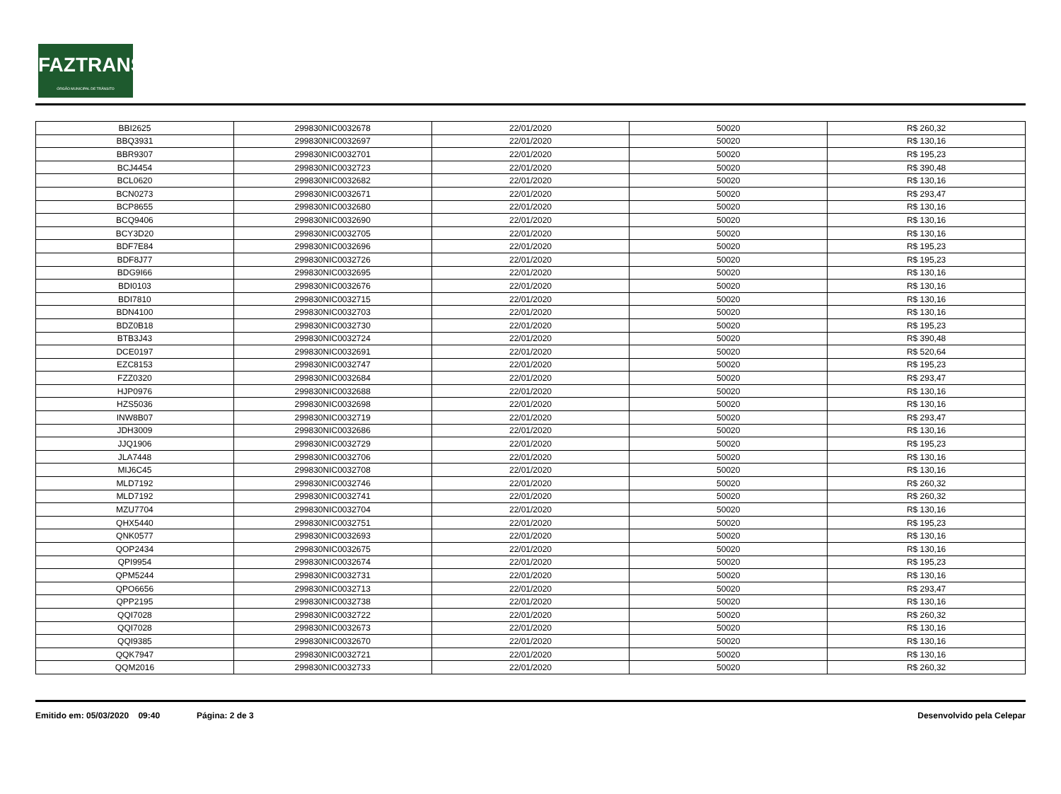FAZTRANS
ÓRGÃO MUNICIPAL DE TRÂNSITO
| BBI2625 | 299830NIC0032678 | 22/01/2020 | 50020 | R$ 260,32 |
| BBQ3931 | 299830NIC0032697 | 22/01/2020 | 50020 | R$ 130,16 |
| BBR9307 | 299830NIC0032701 | 22/01/2020 | 50020 | R$ 195,23 |
| BCJ4454 | 299830NIC0032723 | 22/01/2020 | 50020 | R$ 390,48 |
| BCL0620 | 299830NIC0032682 | 22/01/2020 | 50020 | R$ 130,16 |
| BCN0273 | 299830NIC0032671 | 22/01/2020 | 50020 | R$ 293,47 |
| BCP8655 | 299830NIC0032680 | 22/01/2020 | 50020 | R$ 130,16 |
| BCQ9406 | 299830NIC0032690 | 22/01/2020 | 50020 | R$ 130,16 |
| BCY3D20 | 299830NIC0032705 | 22/01/2020 | 50020 | R$ 130,16 |
| BDF7E84 | 299830NIC0032696 | 22/01/2020 | 50020 | R$ 195,23 |
| BDF8J77 | 299830NIC0032726 | 22/01/2020 | 50020 | R$ 195,23 |
| BDG9I66 | 299830NIC0032695 | 22/01/2020 | 50020 | R$ 130,16 |
| BDI0103 | 299830NIC0032676 | 22/01/2020 | 50020 | R$ 130,16 |
| BDI7810 | 299830NIC0032715 | 22/01/2020 | 50020 | R$ 130,16 |
| BDN4100 | 299830NIC0032703 | 22/01/2020 | 50020 | R$ 130,16 |
| BDZ0B18 | 299830NIC0032730 | 22/01/2020 | 50020 | R$ 195,23 |
| BTB3J43 | 299830NIC0032724 | 22/01/2020 | 50020 | R$ 390,48 |
| DCE0197 | 299830NIC0032691 | 22/01/2020 | 50020 | R$ 520,64 |
| EZC8153 | 299830NIC0032747 | 22/01/2020 | 50020 | R$ 195,23 |
| FZZ0320 | 299830NIC0032684 | 22/01/2020 | 50020 | R$ 293,47 |
| HJP0976 | 299830NIC0032688 | 22/01/2020 | 50020 | R$ 130,16 |
| HZS5036 | 299830NIC0032698 | 22/01/2020 | 50020 | R$ 130,16 |
| INW8B07 | 299830NIC0032719 | 22/01/2020 | 50020 | R$ 293,47 |
| JDH3009 | 299830NIC0032686 | 22/01/2020 | 50020 | R$ 130,16 |
| JJQ1906 | 299830NIC0032729 | 22/01/2020 | 50020 | R$ 195,23 |
| JLA7448 | 299830NIC0032706 | 22/01/2020 | 50020 | R$ 130,16 |
| MIJ6C45 | 299830NIC0032708 | 22/01/2020 | 50020 | R$ 130,16 |
| MLD7192 | 299830NIC0032746 | 22/01/2020 | 50020 | R$ 260,32 |
| MLD7192 | 299830NIC0032741 | 22/01/2020 | 50020 | R$ 260,32 |
| MZU7704 | 299830NIC0032704 | 22/01/2020 | 50020 | R$ 130,16 |
| QHX5440 | 299830NIC0032751 | 22/01/2020 | 50020 | R$ 195,23 |
| QNK0577 | 299830NIC0032693 | 22/01/2020 | 50020 | R$ 130,16 |
| QOP2434 | 299830NIC0032675 | 22/01/2020 | 50020 | R$ 130,16 |
| QPI9954 | 299830NIC0032674 | 22/01/2020 | 50020 | R$ 195,23 |
| QPM5244 | 299830NIC0032731 | 22/01/2020 | 50020 | R$ 130,16 |
| QPO6656 | 299830NIC0032713 | 22/01/2020 | 50020 | R$ 293,47 |
| QPP2195 | 299830NIC0032738 | 22/01/2020 | 50020 | R$ 130,16 |
| QQI7028 | 299830NIC0032722 | 22/01/2020 | 50020 | R$ 260,32 |
| QQI7028 | 299830NIC0032673 | 22/01/2020 | 50020 | R$ 130,16 |
| QQI9385 | 299830NIC0032670 | 22/01/2020 | 50020 | R$ 130,16 |
| QQK7947 | 299830NIC0032721 | 22/01/2020 | 50020 | R$ 130,16 |
| QQM2016 | 299830NIC0032733 | 22/01/2020 | 50020 | R$ 260,32 |
Emitido em: 05/03/2020 09:40 Página: 2 de 3 Desenvolvido pela Celepar